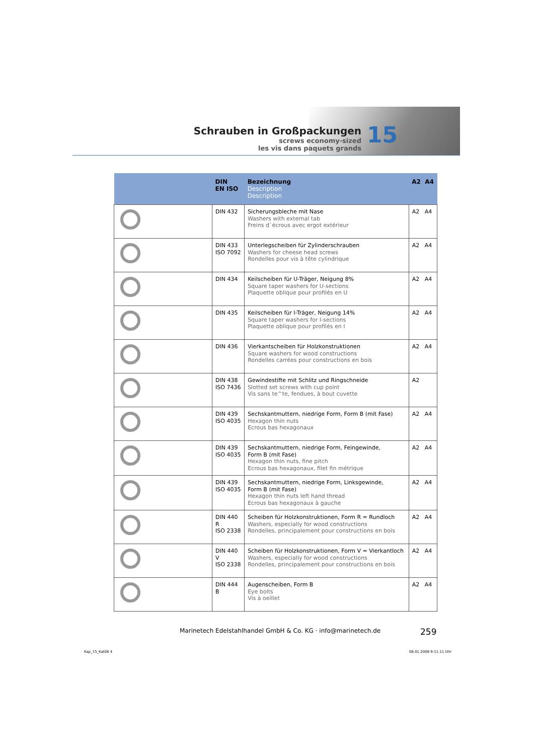Schrauben in Großpackungen
screws economy-sized
les vis dans paquets grands
15
| | DIN EN ISO | Bezeichnung Description Description | A2 A4 |
| --- | --- | --- | --- |
| | DIN 432 | Sicherungsbleche mit Nase Washers with external tab Freins d`écrous avec ergot extérieur | A2 A4 |
| | DIN 433 ISO 7092 | Unterlegscheiben für Zylinderschrauben Washers for cheese head screws Rondelles pour vis à tête cylindrique | A2 A4 |
| | DIN 434 | Keilscheiben für U-Träger, Neigung 8% Square taper washers for U-sections Plaquette oblique pour profilés en U | A2 A4 |
| | DIN 435 | Keilscheiben für I-Träger, Neigung 14% Square taper washers for I-sections Plaquette oblique pour profilés en I | A2 A4 |
| | DIN 436 | Vierkantscheiben für Holzkonstruktionen Square washers for wood constructions Rondelles carrées pour constructions en bois | A2 A4 |
| | DIN 438 ISO 7436 | Gewindestifte mit Schlitz und Ringschneide Slotted set screws with cup point Vis sans te^te, fendues, à bout cuvette | A2 |
| | DIN 439 ISO 4035 | Sechskantmuttern, niedrige Form, Form B (mit Fase) Hexagon thin nuts Ecrous bas hexagonaux | A2 A4 |
| | DIN 439 ISO 4035 | Sechskantmuttern, niedrige Form, Feingewinde, Form B (mit Fase) Hexagon thin nuts, fine pitch Ecrous bas hexagonaux, filet fin métrique | A2 A4 |
| | DIN 439 ISO 4035 | Sechskantmuttern, niedrige Form, Linksgewinde, Form B (mit Fase) Hexagon thin nuts left hand thread Ecrous bas hexagonaux à gauche | A2 A4 |
| | DIN 440 R ISO 2338 | Scheiben für Holzkonstruktionen, Form R = Rundloch Washers, especially for wood constructions Rondelles, principalement pour constructions en bois | A2 A4 |
| | DIN 440 V ISO 2338 | Scheiben für Holzkonstruktionen, Form V = Vierkantloch Washers, especially for wood constructions Rondelles, principalement pour constructions en bois | A2 A4 |
| | DIN 444 B | Augenscheiben, Form B Eye bolts Vis à oeillet | A2 A4 |
Marinetech Edelstahlhandel GmbH & Co. KG · info@marinetech.de
259
Kap_15_Kat08 4 08.01.2008 9:11:11 Uhr